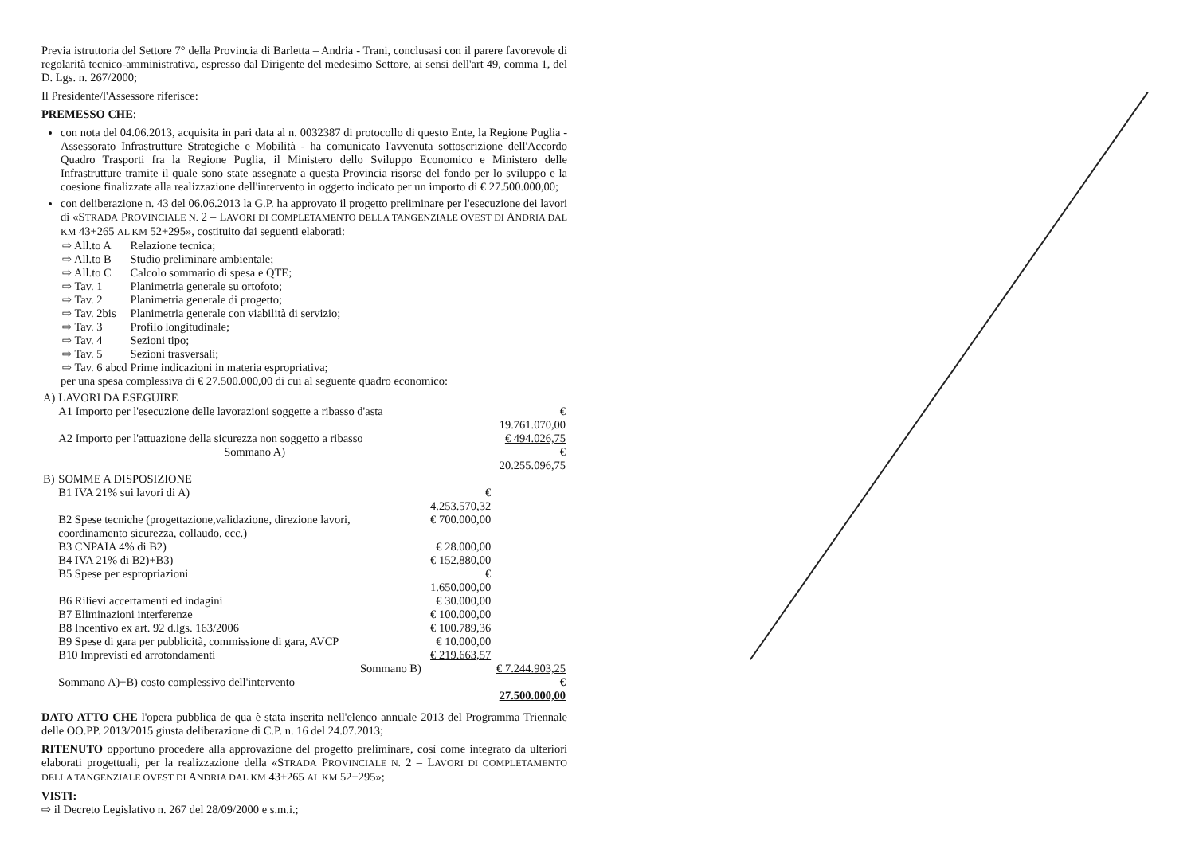Previa istruttoria del Settore 7° della Provincia di Barletta – Andria - Trani, conclusasi con il parere favorevole di regolarità tecnico-amministrativa, espresso dal Dirigente del medesimo Settore, ai sensi dell'art 49, comma 1, del D. Lgs. n. 267/2000;
Il Presidente/l'Assessore riferisce:
PREMESSO CHE:
con nota del 04.06.2013, acquisita in pari data al n. 0032387 di protocollo di questo Ente, la Regione Puglia - Assessorato Infrastrutture Strategiche e Mobilità - ha comunicato l'avvenuta sottoscrizione dell'Accordo Quadro Trasporti fra la Regione Puglia, il Ministero dello Sviluppo Economico e Ministero delle Infrastrutture tramite il quale sono state assegnate a questa Provincia risorse del fondo per lo sviluppo e la coesione finalizzate alla realizzazione dell'intervento in oggetto indicato per un importo di € 27.500.000,00;
con deliberazione n. 43 del 06.06.2013 la G.P. ha approvato il progetto preliminare per l'esecuzione dei lavori di «STRADA PROVINCIALE N. 2 – LAVORI DI COMPLETAMENTO DELLA TANGENZIALE OVEST DI ANDRIA DAL KM 43+265 AL KM 52+295», costituito dai seguenti elaborati:
| ⇨ All.to A | Relazione tecnica; |
| ⇨ All.to B | Studio preliminare ambientale; |
| ⇨ All.to C | Calcolo sommario di spesa e QTE; |
| ⇨ Tav. 1 | Planimetria generale su ortofoto; |
| ⇨ Tav. 2 | Planimetria generale di progetto; |
| ⇨ Tav. 2bis | Planimetria generale con viabilità di servizio; |
| ⇨ Tav. 3 | Profilo longitudinale; |
| ⇨ Tav. 4 | Sezioni tipo; |
| ⇨ Tav. 5 | Sezioni trasversali; |
| ⇨ Tav. 6 abcd | Prime indicazioni in materia espropriativa; |
per una spesa complessiva di € 27.500.000,00 di cui al seguente quadro economico:
| A) | LAVORI DA ESEGUIRE | | |
| | A1 Importo per l'esecuzione delle lavorazioni soggette a ribasso d'asta | | € 19.761.070,00 |
| | A2 Importo per l'attuazione della sicurezza non soggetto a ribasso | | € 494.026,75 |
| | Sommano A) | | € 20.255.096,75 |
| B) | SOMME A DISPOSIZIONE | | |
| | B1 IVA 21% sui lavori di A) | € 4.253.570,32 | |
| | B2 Spese tecniche (progettazione,validazione, direzione lavori, coordinamento sicurezza, collaudo, ecc.) | € 700.000,00 | |
| | B3 CNPAIA 4% di B2) | € 28.000,00 | |
| | B4 IVA 21% di B2)+B3) | € 152.880,00 | |
| | B5 Spese per espropriazioni | € 1.650.000,00 | |
| | B6 Rilievi accertamenti ed indagini | € 30.000,00 | |
| | B7 Eliminazioni interferenze | € 100.000,00 | |
| | B8 Incentivo ex art. 92 d.lgs. 163/2006 | € 100.789,36 | |
| | B9 Spese di gara per pubblicità, commissione di gara, AVCP | € 10.000,00 | |
| | B10 Imprevisti ed arrotondamenti | € 219.663,57 | |
| | Sommano B) | | € 7.244.903,25 |
| | Sommano A)+B) costo complessivo dell'intervento | | € 27.500.000,00 |
DATO ATTO CHE l'opera pubblica de qua è stata inserita nell'elenco annuale 2013 del Programma Triennale delle OO.PP. 2013/2015 giusta deliberazione di C.P. n. 16 del 24.07.2013;
RITENUTO opportuno procedere alla approvazione del progetto preliminare, così come integrato da ulteriori elaborati progettuali, per la realizzazione della «STRADA PROVINCIALE N. 2 – LAVORI DI COMPLETAMENTO DELLA TANGENZIALE OVEST DI ANDRIA DAL KM 43+265 AL KM 52+295»;
VISTI:
⇨ il Decreto Legislativo n. 267 del 28/09/2000 e s.m.i.;